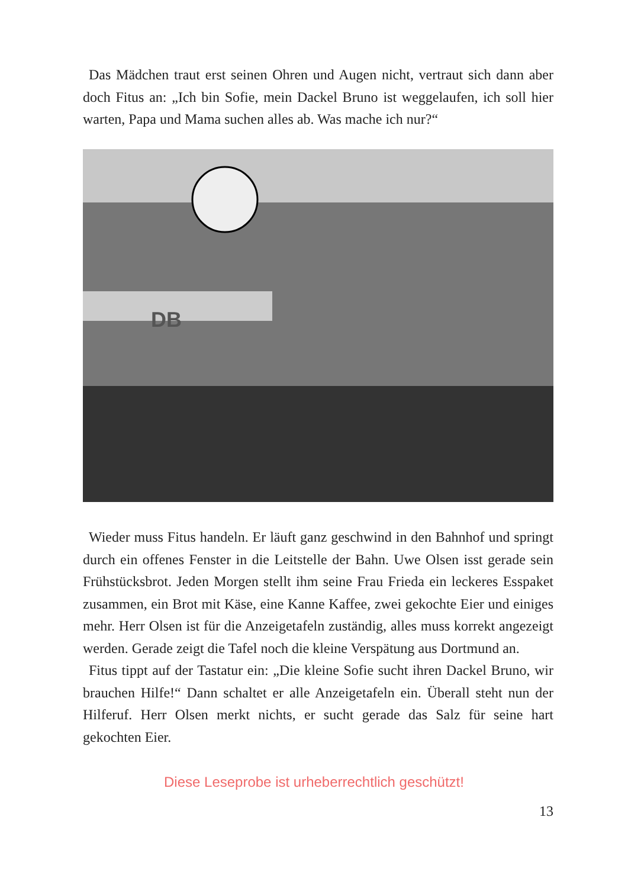Das Mädchen traut erst seinen Ohren und Augen nicht, vertraut sich dann aber doch Fitus an: „Ich bin Sofie, mein Dackel Bruno ist weggelaufen, ich soll hier warten, Papa und Mama suchen alles ab. Was mache ich nur?“
DB
Wieder muss Fitus handeln. Er läuft ganz geschwind in den Bahnhof und springt durch ein offenes Fenster in die Leitstelle der Bahn. Uwe Olsen isst gerade sein Frühstücksbrot. Jeden Morgen stellt ihm seine Frau Frieda ein leckeres Esspaket zusammen, ein Brot mit Käse, eine Kanne Kaffee, zwei gekochte Eier und einiges mehr. Herr Olsen ist für die Anzeigetafeln zuständig, alles muss korrekt angezeigt werden. Gerade zeigt die Tafel noch die kleine Verspätung aus Dortmund an.
Fitus tippt auf der Tastatur ein: „Die kleine Sofie sucht ihren Dackel Bruno, wir brauchen Hilfe!“ Dann schaltet er alle Anzeigetafeln ein. Überall steht nun der Hilferuf. Herr Olsen merkt nichts, er sucht gerade das Salz für seine hart gekochten Eier.
Diese Leseprobe ist urheberrechtlich geschützt!
13